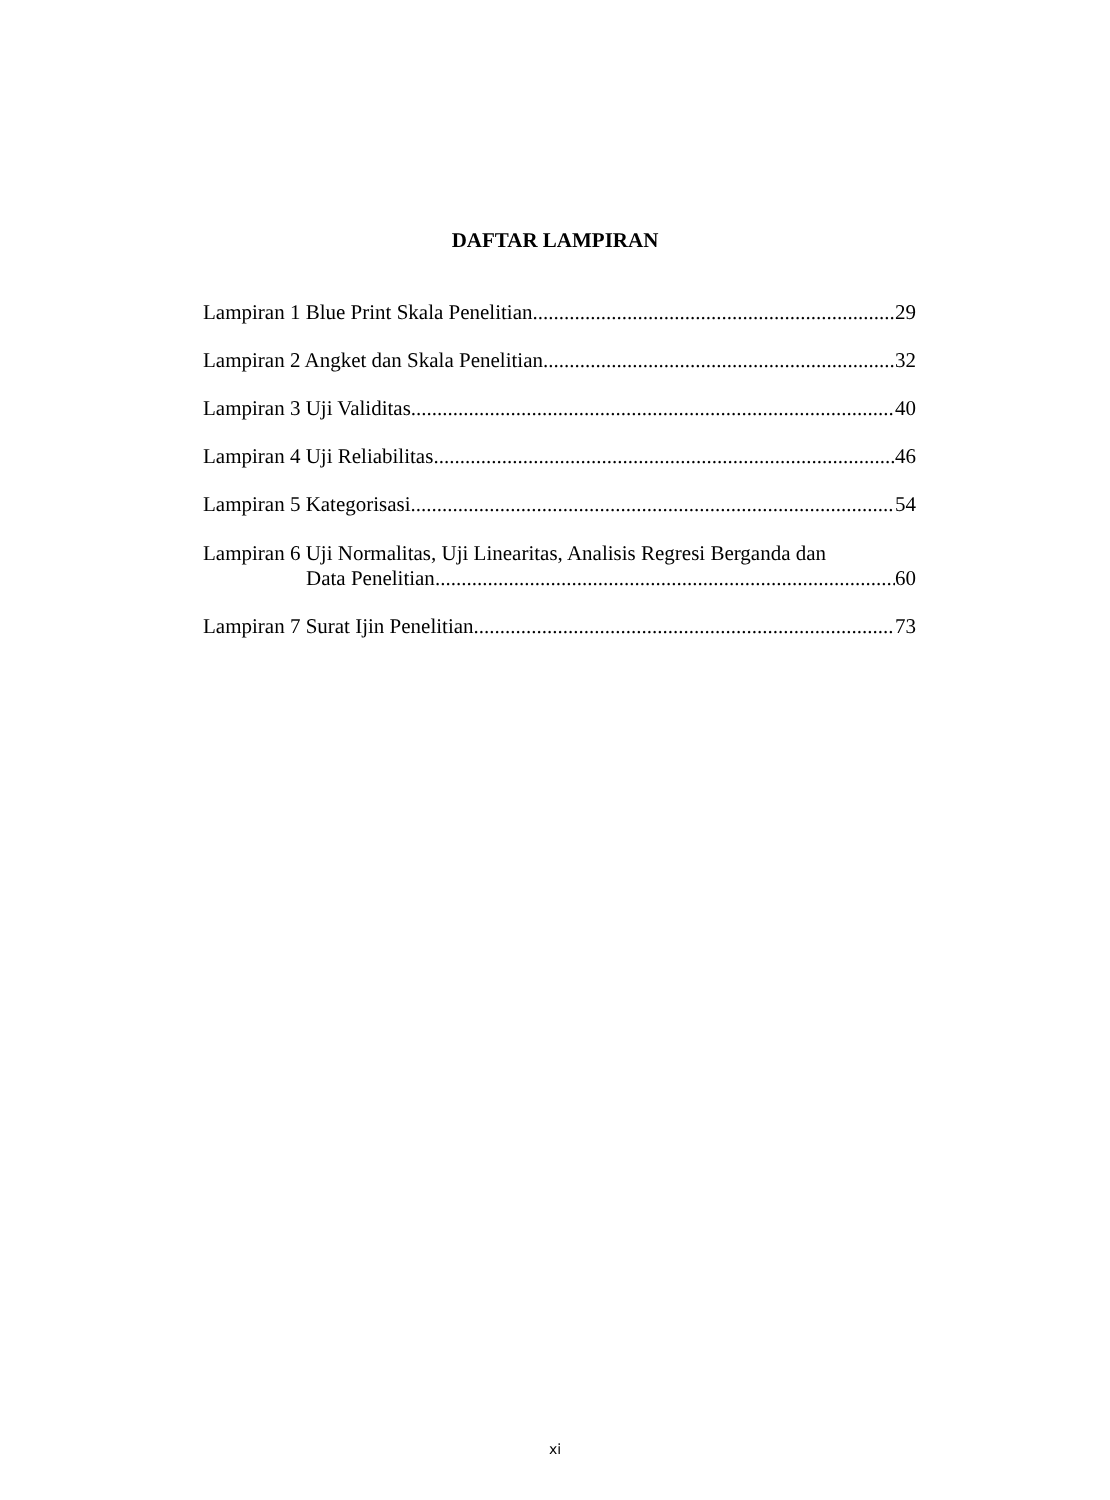DAFTAR LAMPIRAN
Lampiran 1 Blue Print Skala Penelitian 29
Lampiran 2 Angket dan Skala Penelitian 32
Lampiran 3 Uji Validitas 40
Lampiran 4 Uji Reliabilitas 46
Lampiran 5 Kategorisasi 54
Lampiran 6 Uji Normalitas, Uji Linearitas, Analisis Regresi Berganda dan
Data Penelitian 60
Lampiran 7 Surat Ijin Penelitian 73
xi